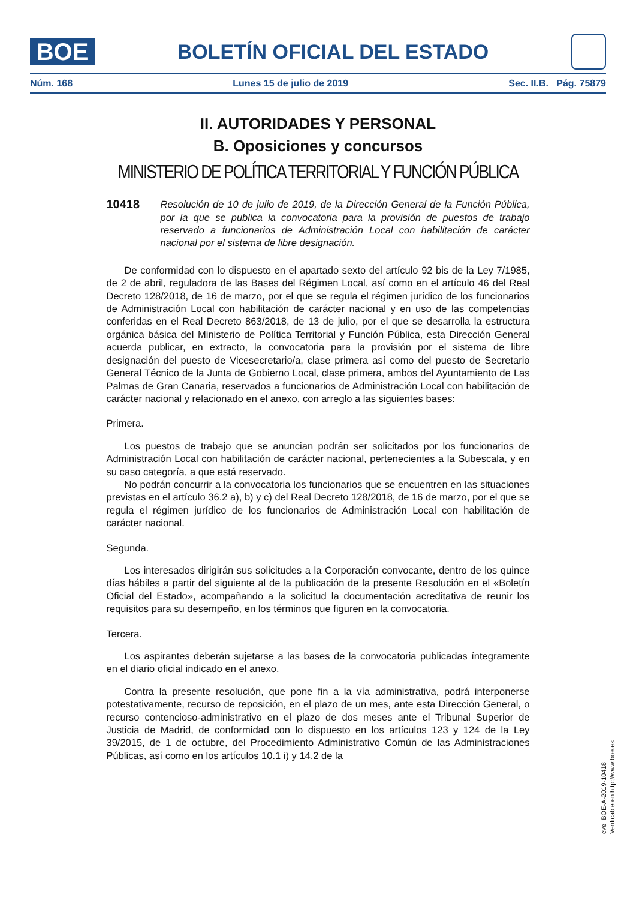BOE
BOLETÍN OFICIAL DEL ESTADO
Núm. 168 Lunes 15 de julio de 2019 Sec. II.B. Pág. 75879
II. AUTORIDADES Y PERSONAL
B. Oposiciones y concursos
MINISTERIO DE POLÍTICA TERRITORIAL Y FUNCIÓN PÚBLICA
10418 Resolución de 10 de julio de 2019, de la Dirección General de la Función Pública, por la que se publica la convocatoria para la provisión de puestos de trabajo reservado a funcionarios de Administración Local con habilitación de carácter nacional por el sistema de libre designación.
De conformidad con lo dispuesto en el apartado sexto del artículo 92 bis de la Ley 7/1985, de 2 de abril, reguladora de las Bases del Régimen Local, así como en el artículo 46 del Real Decreto 128/2018, de 16 de marzo, por el que se regula el régimen jurídico de los funcionarios de Administración Local con habilitación de carácter nacional y en uso de las competencias conferidas en el Real Decreto 863/2018, de 13 de julio, por el que se desarrolla la estructura orgánica básica del Ministerio de Política Territorial y Función Pública, esta Dirección General acuerda publicar, en extracto, la convocatoria para la provisión por el sistema de libre designación del puesto de Vicesecretario/a, clase primera así como del puesto de Secretario General Técnico de la Junta de Gobierno Local, clase primera, ambos del Ayuntamiento de Las Palmas de Gran Canaria, reservados a funcionarios de Administración Local con habilitación de carácter nacional y relacionado en el anexo, con arreglo a las siguientes bases:
Primera.
Los puestos de trabajo que se anuncian podrán ser solicitados por los funcionarios de Administración Local con habilitación de carácter nacional, pertenecientes a la Subescala, y en su caso categoría, a que está reservado.
No podrán concurrir a la convocatoria los funcionarios que se encuentren en las situaciones previstas en el artículo 36.2 a), b) y c) del Real Decreto 128/2018, de 16 de marzo, por el que se regula el régimen jurídico de los funcionarios de Administración Local con habilitación de carácter nacional.
Segunda.
Los interesados dirigirán sus solicitudes a la Corporación convocante, dentro de los quince días hábiles a partir del siguiente al de la publicación de la presente Resolución en el «Boletín Oficial del Estado», acompañando a la solicitud la documentación acreditativa de reunir los requisitos para su desempeño, en los términos que figuren en la convocatoria.
Tercera.
Los aspirantes deberán sujetarse a las bases de la convocatoria publicadas íntegramente en el diario oficial indicado en el anexo.
Contra la presente resolución, que pone fin a la vía administrativa, podrá interponerse potestativamente, recurso de reposición, en el plazo de un mes, ante esta Dirección General, o recurso contencioso-administrativo en el plazo de dos meses ante el Tribunal Superior de Justicia de Madrid, de conformidad con lo dispuesto en los artículos 123 y 124 de la Ley 39/2015, de 1 de octubre, del Procedimiento Administrativo Común de las Administraciones Públicas, así como en los artículos 10.1 i) y 14.2 de la
cve: BOE-A-2019-10418
Verificable en http://www.boe.es